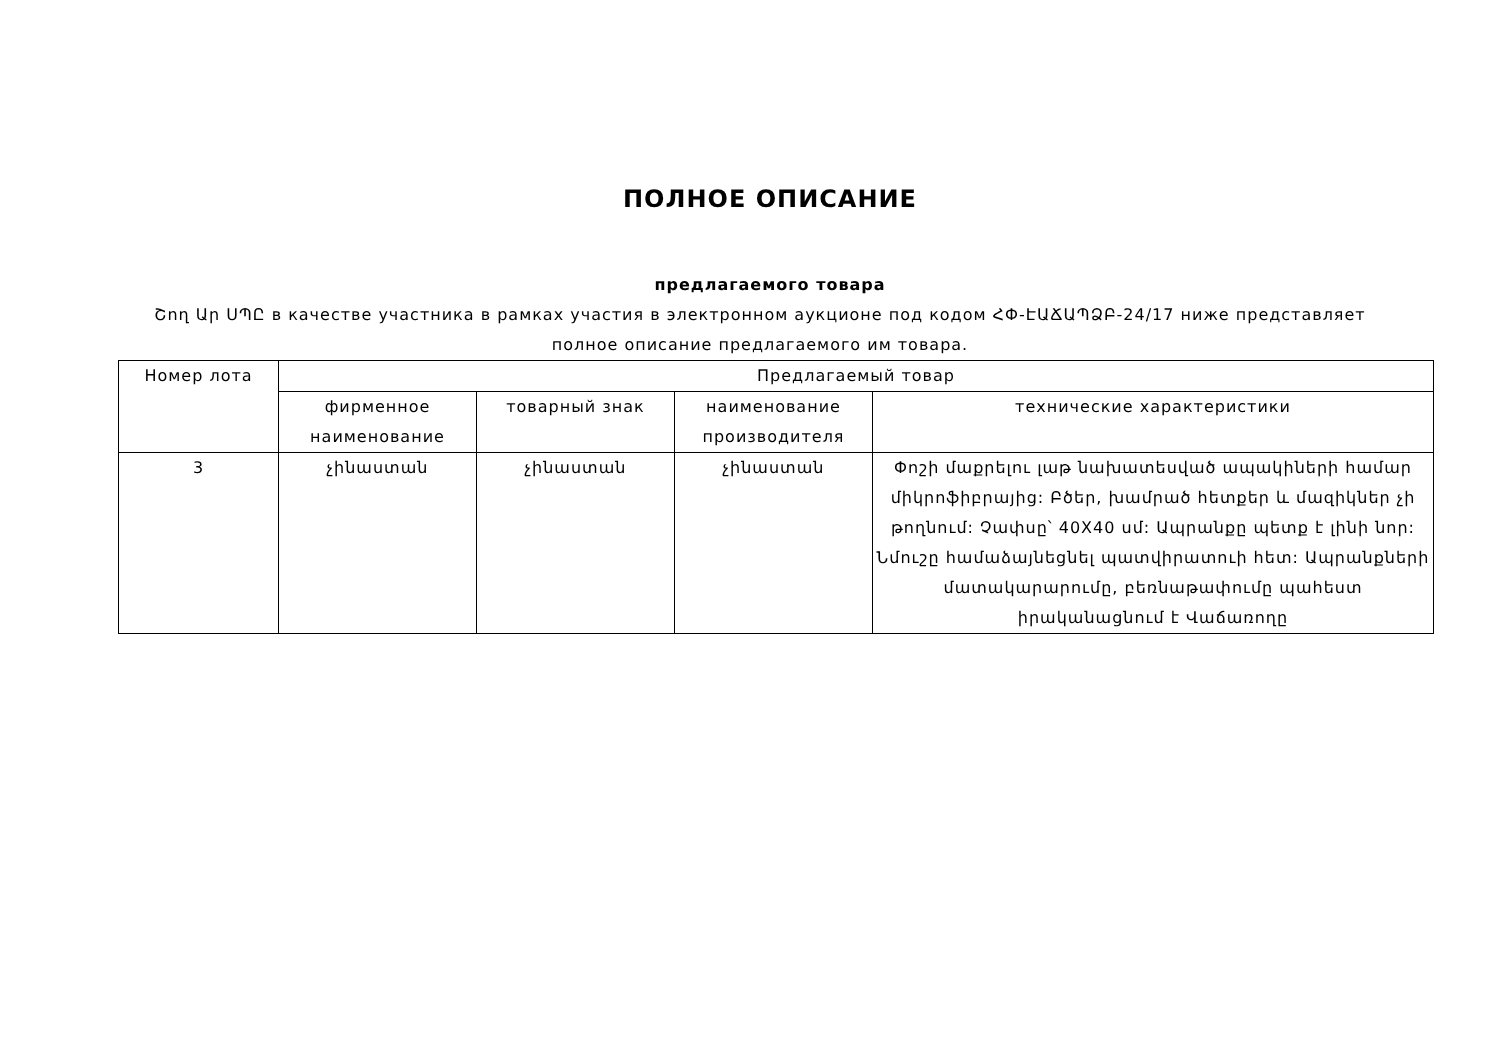ПОЛНОЕ ОПИСАНИЕ
предлагаемого товара
Շող Ար ՍՊԸ в качестве участника в рамках участия в электронном аукционе под кодом ՀՓ-ԷԱՃԱՊՁԲ-24/17 ниже представляет полное описание предлагаемого им товара.
| Номер лота | Предлагаемый товар | | | |
| --- | --- | --- | --- | --- |
| | фирменное наименование | товарный знак | наименование производителя | технические характеристики |
| 3 | չինաստան | չինաստան | չինաստան | Փոշի մաքրելու լաթ նախատեսված ապակիների համար միկրոֆիբրայից: Բծեր, խամրած հետքեր և մազիկներ չի թողնում: Չափսը՝ 40X40 սմ: Ապրանքը պետք է լինի նոր: Նմուշը համաձայնեցնել պատվիրատուի հետ: Ապրանքների մատակարարումը, բեռնաթափումը պահեստ իրականացնում է Վաճառողը |